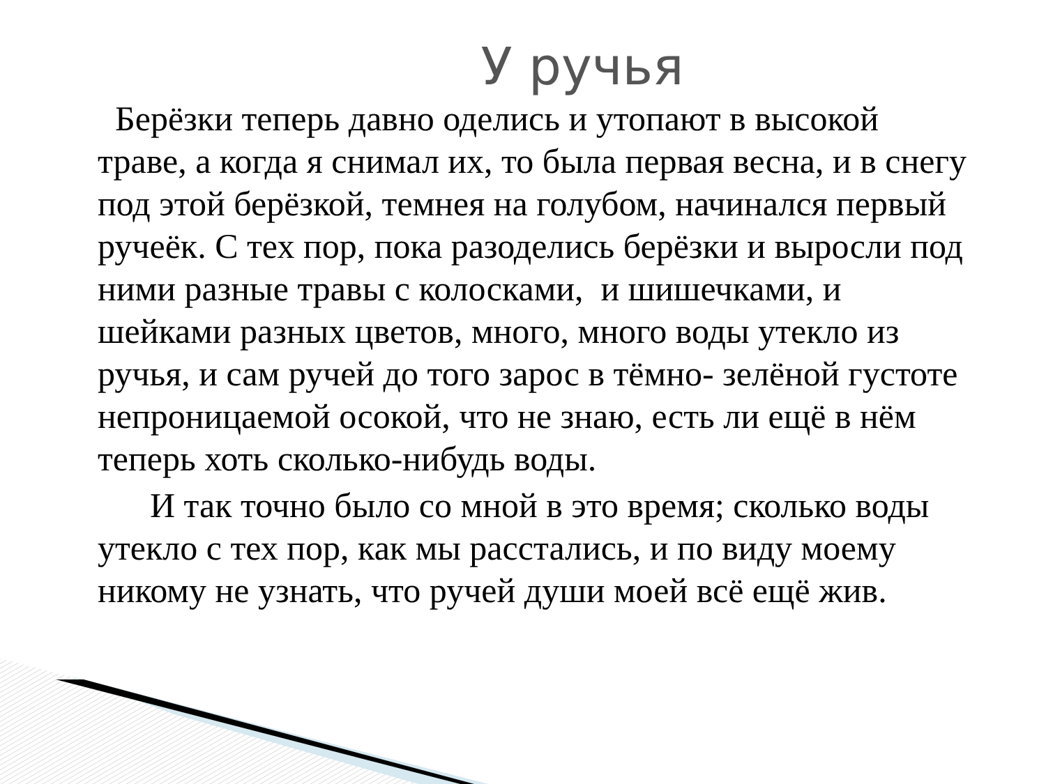У ручья
Берёзки теперь давно оделись и утопают в высокой траве, а когда я снимал их, то была первая весна, и в снегу под этой берёзкой, темнея на голубом, начинался первый ручеёк. С тех пор, пока разоделись берёзки и выросли под ними разные травы с колосками, и шишечками, и шейками разных цветов, много, много воды утекло из ручья, и сам ручей до того зарос в тёмно- зелёной густоте непроницаемой осокой, что не знаю, есть ли ещё в нём теперь хоть сколько-нибудь воды.
И так точно было со мной в это время; сколько воды утекло с тех пор, как мы расстались, и по виду моему никому не узнать, что ручей души моей всё ещё жив.